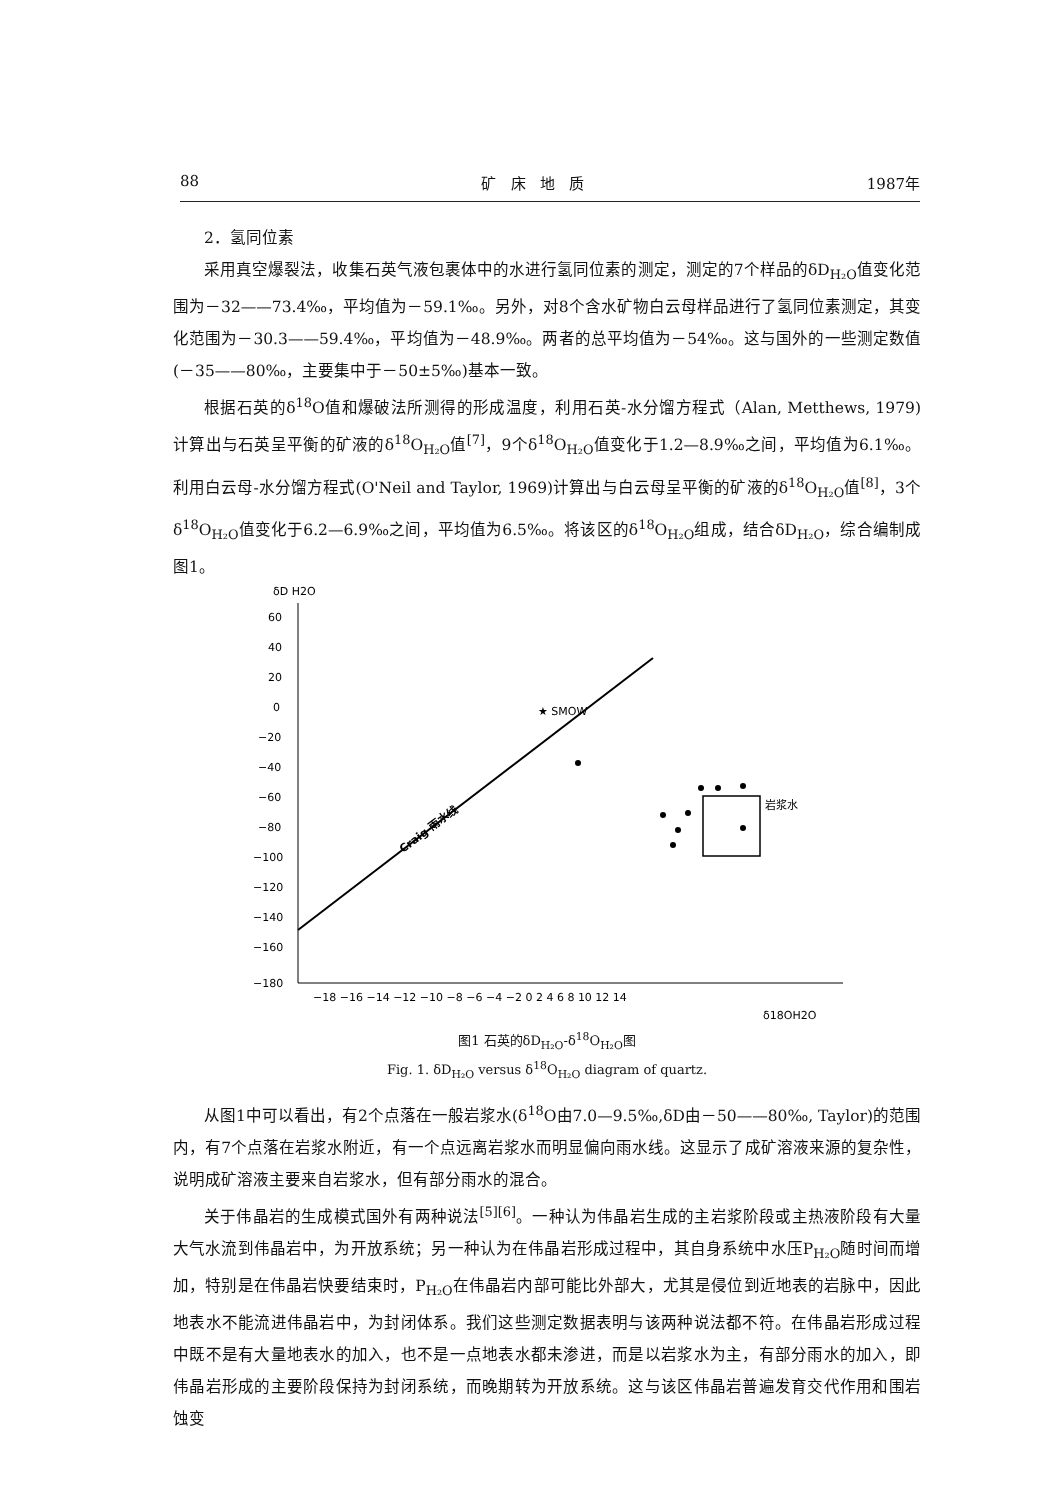88 矿 床 地 质 1987年
2．氢同位素
采用真空爆裂法，收集石英气液包裹体中的水进行氢同位素的测定，测定的7个样品的δD<sub>H₂O</sub>值变化范围为－32——73.4‰，平均值为－59.1‰。另外，对8个含水矿物白云母样品进行了氢同位素测定，其变化范围为－30.3——59.4‰，平均值为－48.9‰。两者的总平均值为－54‰。这与国外的一些测定数值(－35——80‰，主要集中于－50±5‰)基本一致。
根据石英的δ<sup>18</sup>O值和爆破法所测得的形成温度，利用石英-水分馏方程式（Alan, Metthews, 1979)计算出与石英呈平衡的矿液的δ<sup>18</sup>O<sub>H₂O</sub>值<sup>[7]</sup>，9个δ<sup>18</sup>O<sub>H₂O</sub>值变化于1.2—8.9‰之间，平均值为6.1‰。利用白云母-水分馏方程式(O'Neil and Taylor, 1969)计算出与白云母呈平衡的矿液的δ<sup>18</sup>O<sub>H₂O</sub>值<sup>[8]</sup>，3个δ<sup>18</sup>O<sub>H₂O</sub>值变化于6.2—6.9‰之间，平均值为6.5‰。将该区的δ<sup>18</sup>O<sub>H₂O</sub>组成，结合δD<sub>H₂O</sub>，综合编制成图1。
δD H2O
60
40
20
0
−20
−40
−60
−80
−100
−120
−140
−160
−180
−18 −16 −14 −12 −10 −8 −6 −4 −2 0 2 4 6 8 10 12 14
δ18OH2O
Craig 雨水线
★ SMOW
岩浆水
图1 石英的δD<sub>H₂O</sub>-δ<sup>18</sup>O<sub>H₂O</sub>图
Fig. 1. δD<sub>H₂O</sub> versus δ<sup>18</sup>O<sub>H₂O</sub> diagram of quartz.
从图1中可以看出，有2个点落在一般岩浆水(δ<sup>18</sup>O由7.0—9.5‰,δD由－50——80‰, Taylor)的范围内，有7个点落在岩浆水附近，有一个点远离岩浆水而明显偏向雨水线。这显示了成矿溶液来源的复杂性，说明成矿溶液主要来自岩浆水，但有部分雨水的混合。
关于伟晶岩的生成模式国外有两种说法<sup>[5][6]</sup>。一种认为伟晶岩生成的主岩浆阶段或主热液阶段有大量大气水流到伟晶岩中，为开放系统；另一种认为在伟晶岩形成过程中，其自身系统中水压P<sub>H₂O</sub>随时间而增加，特别是在伟晶岩快要结束时，P<sub>H₂O</sub>在伟晶岩内部可能比外部大，尤其是侵位到近地表的岩脉中，因此地表水不能流进伟晶岩中，为封闭体系。我们这些测定数据表明与该两种说法都不符。在伟晶岩形成过程中既不是有大量地表水的加入，也不是一点地表水都未渗进，而是以岩浆水为主，有部分雨水的加入，即伟晶岩形成的主要阶段保持为封闭系统，而晚期转为开放系统。这与该区伟晶岩普遍发育交代作用和围岩蚀变